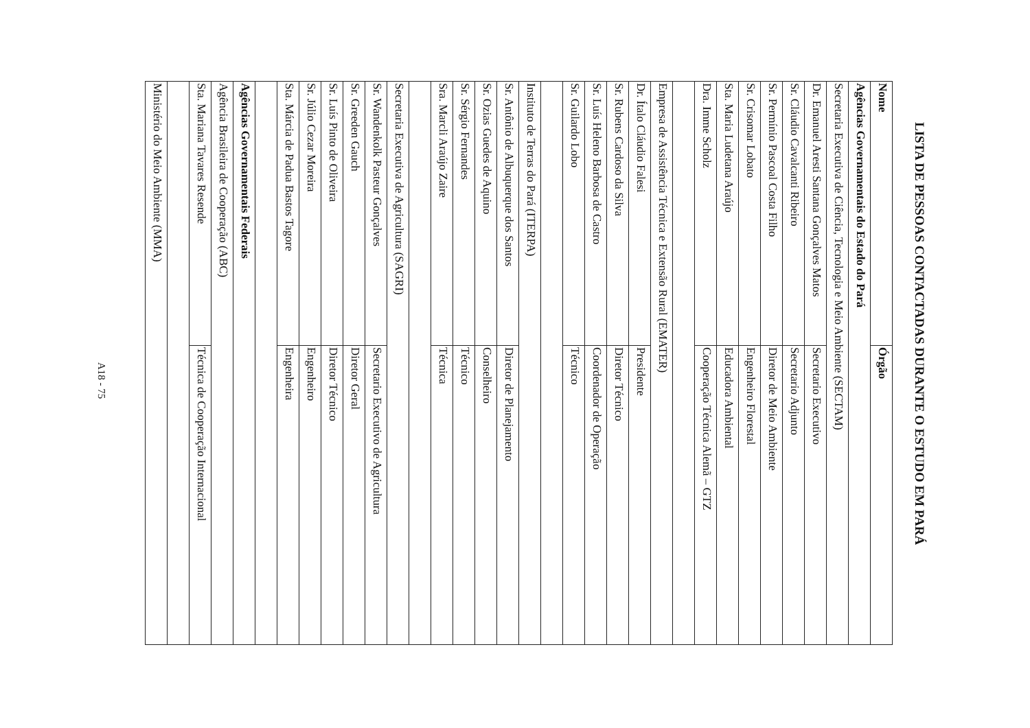LISTA DE PESSOAS CONTACTADAS DURANTE O ESTUDO EM PARÁ
| Nome | Órgão |
| --- | --- |
| Agências Governamentais do Estado do Pará | |
| Secretaria Executiva de Ciência, Tecnologia e Meio Ambiente (SECTAM) | |
| Dr. Emanuel Aresti Santana Gonçalves Matos | Secretario Executivo |
| Sr. Cláudio Cavalcanti Ribeiro | Secretario Adjunto |
| Sr. Permínio Pascoal Costa Filho | Diretor de Meio Ambiente |
| Sr. Crisomar Lobato | Engenheiro Florestal |
| Sta. Maria Ludetana Araújo | Educadora Ambiental |
| Dra. Imme Scholz | Cooperação Técnica Alemã – GTZ |
| Empresa de Assistência Técnica e Extensão Rural (EMATER) | |
| Dr. Ítalo Cláudio Falesi | Presidente |
| Sr. Rubens Cardoso da Silva | Diretor Técnico |
| Sr. Luís Heleno Barbosa de Castro | Coordenador de Operação |
| Sr. Guilardo Lobo | Técnico |
| Instituto de Terras do Pará (ITERPA) | |
| Sr. Antônio de Albuquerque dos Santos | Diretor de Planejamento |
| Sr. Ozias Guedes de Aquino | Conselheiro |
| Sr. Sérgio Fernandes | Técnico |
| Sra. Marcli Araújo Zaire | Técnica |
| Secretaria Executiva de Agricultura (SAGRI) | |
| Sr. Wandenkolk Pasteur Gonçalves | Secretario Executivo de Agricultura |
| Sr. Greeden Gauch | Diretor Geral |
| Sr. Luís Pinto de Oliveira | Diretor Técnico |
| Sr. Júlio Cezar Moreira | Engenheiro |
| Sta. Márcia de Padua Bastos Tagore | Engenheira |
| Agências Governamentais Federais | |
| Agência Brasileira de Cooperação (ABC) | |
| Sta. Mariana Tavares Resende | Técnica de Cooperação Internacional |
| Ministério do Meio Ambiente (MMA) | |
A18 - 75